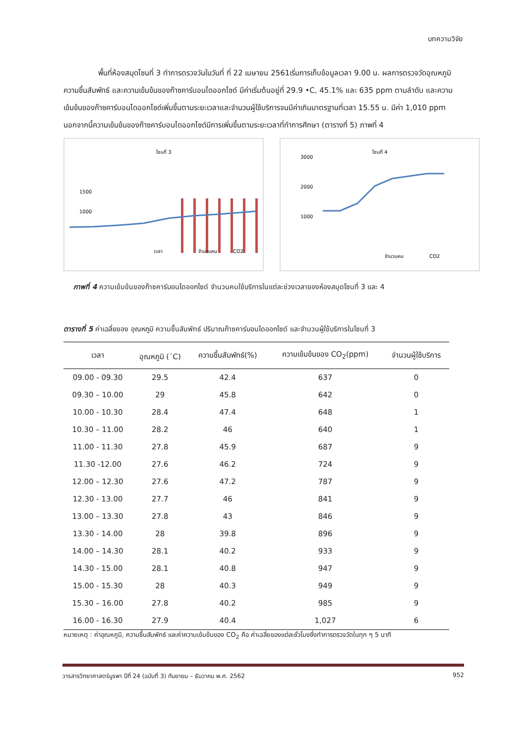บทความวิจัย
พื้นที่ห้องสมุดโซนที่ 3 ทำการตรวจวันในวันที่ ที่ 22 เมษายน 2561เริ่มการเก็บข้อมูลเวลา 9.00 น. ผลการตรวจวัดอุณหภูมิ ความชื้นสัมพัทธ์ และความเข้มข้นของก๊าซคาร์บอนไดออกไซด์ มีค่าเริ่มต้นอยู่ที่ 29.9 •C, 45.1% และ 635 ppm ตามลำดับ และความเข้มข้นของก๊าซคาร์บอนไดออกไซด์เพิ่มขึ้นตามระยะเวลาและจำนวนผู้ใช้บริการจนมีค่าเกินมาตรฐานที่เวลา 15.55 น. มีค่า 1,010 ppm นอกจากนี้ความเข้มข้นของก๊าซคาร์บอนไดออกไซด์มีการเพิ่มขึ้นตามระยะเวลาที่ทำการศึกษา (ตารางที่ 5) ภาพที่ 4
โซนที่ 3
1500
1000
เวลา
จำนวนคน
CO2
โซนที่ 4
3000
2000
1000
จำนวนคน
CO2
ภาพที่ 4 ความเข้มข้นของก๊าซคาร์บอนไดออกไซด์ จำนวนคนใช้บริการในแต่ละช่วงเวลาของห้องสมุดโซนที่ 3 และ 4
ตารางที่ 5 ค่าเฉลี่ยของ อุณหภูมิ ความชื้นสัมพัทธ์ ปริมาณก๊าซคาร์บอนไดออกไซด์ และจำนวนผู้ใช้บริการในโซนที่ 3
| เวลา | อุณหภูมิ (<sup>◦</sup>C) | ความชื้นสัมพัทธ์(%) | ความเข้มข้นของ CO<sub>2</sub>(ppm) | จำนวนผู้ใช้บริการ |
| --- | --- | --- | --- | --- |
| 09.00 - 09.30 | 29.5 | 42.4 | 637 | 0 |
| 09.30 – 10.00 | 29 | 45.8 | 642 | 0 |
| 10.00 - 10.30 | 28.4 | 47.4 | 648 | 1 |
| 10.30 – 11.00 | 28.2 | 46 | 640 | 1 |
| 11.00 - 11.30 | 27.8 | 45.9 | 687 | 9 |
| 11.30 -12.00 | 27.6 | 46.2 | 724 | 9 |
| 12.00 – 12.30 | 27.6 | 47.2 | 787 | 9 |
| 12.30 - 13.00 | 27.7 | 46 | 841 | 9 |
| 13.00 – 13.30 | 27.8 | 43 | 846 | 9 |
| 13.30 - 14.00 | 28 | 39.8 | 896 | 9 |
| 14.00 – 14.30 | 28.1 | 40.2 | 933 | 9 |
| 14.30 - 15.00 | 28.1 | 40.8 | 947 | 9 |
| 15.00 - 15.30 | 28 | 40.3 | 949 | 9 |
| 15.30 – 16.00 | 27.8 | 40.2 | 985 | 9 |
| 16.00 - 16.30 | 27.9 | 40.4 | 1,027 | 6 |
หมายเหตุ : ค่าอุณหภูมิ, ความชื้นสัมพัทธ์ และค่าความเข้มข้นของ CO<sub>2</sub> คือ ค่าเฉลี่ยของแต่ละชั่วโมงซึ่งทำการตรวจวัดในทุก ๆ 5 นาที
วารสารวิทยาศาสตร์บูรพา ปีที่ 24 (ฉบับที่ 3) กันยายน – ธันวาคม พ.ศ. 2562 952